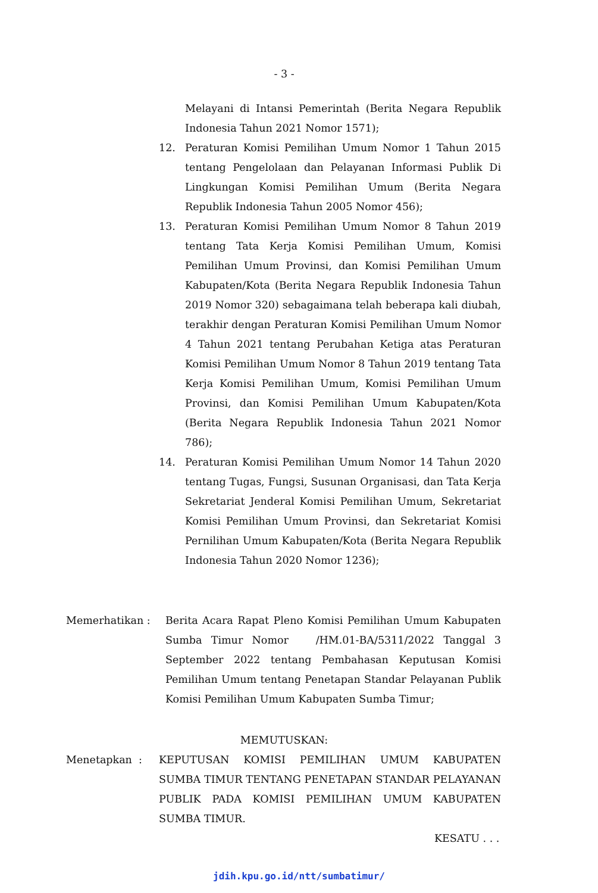- 3 -
Melayani di Intansi Pemerintah (Berita Negara Republik Indonesia Tahun 2021 Nomor 1571);
12. Peraturan Komisi Pemilihan Umum Nomor 1 Tahun 2015 tentang Pengelolaan dan Pelayanan Informasi Publik Di Lingkungan Komisi Pemilihan Umum (Berita Negara Republik Indonesia Tahun 2005 Nomor 456);
13. Peraturan Komisi Pemilihan Umum Nomor 8 Tahun 2019 tentang Tata Kerja Komisi Pemilihan Umum, Komisi Pemilihan Umum Provinsi, dan Komisi Pemilihan Umum Kabupaten/Kota (Berita Negara Republik Indonesia Tahun 2019 Nomor 320) sebagaimana telah beberapa kali diubah, terakhir dengan Peraturan Komisi Pemilihan Umum Nomor 4 Tahun 2021 tentang Perubahan Ketiga atas Peraturan Komisi Pemilihan Umum Nomor 8 Tahun 2019 tentang Tata Kerja Komisi Pemilihan Umum, Komisi Pemilihan Umum Provinsi, dan Komisi Pemilihan Umum Kabupaten/Kota (Berita Negara Republik Indonesia Tahun 2021 Nomor 786);
14. Peraturan Komisi Pemilihan Umum Nomor 14 Tahun 2020 tentang Tugas, Fungsi, Susunan Organisasi, dan Tata Kerja Sekretariat Jenderal Komisi Pemilihan Umum, Sekretariat Komisi Pemilihan Umum Provinsi, dan Sekretariat Komisi Pernilihan Umum Kabupaten/Kota (Berita Negara Republik Indonesia Tahun 2020 Nomor 1236);
Memerhatikan : Berita Acara Rapat Pleno Komisi Pemilihan Umum Kabupaten Sumba Timur Nomor /HM.01-BA/5311/2022 Tanggal 3 September 2022 tentang Pembahasan Keputusan Komisi Pemilihan Umum tentang Penetapan Standar Pelayanan Publik Komisi Pemilihan Umum Kabupaten Sumba Timur;
MEMUTUSKAN:
Menetapkan : KEPUTUSAN KOMISI PEMILIHAN UMUM KABUPATEN SUMBA TIMUR TENTANG PENETAPAN STANDAR PELAYANAN PUBLIK PADA KOMISI PEMILIHAN UMUM KABUPATEN SUMBA TIMUR.
KESATU . . .
jdih.kpu.go.id/ntt/sumbatimur/